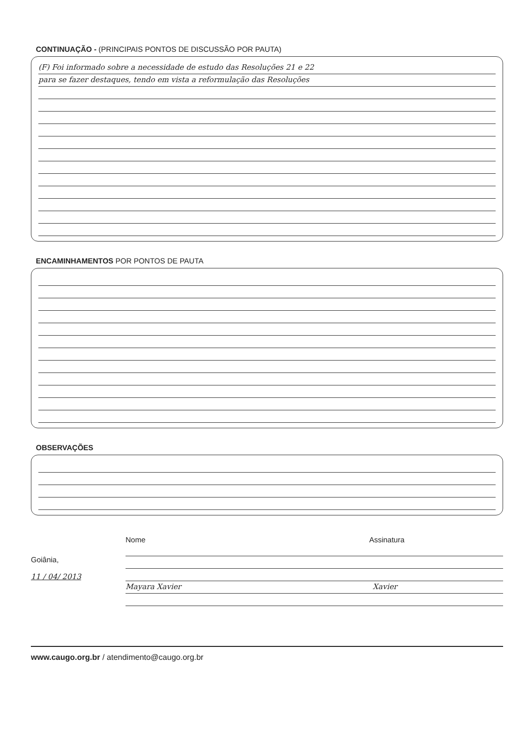CONTINUAÇÃO - (PRINCIPAIS PONTOS DE DISCUSSÃO POR PAUTA)
(F) Foi informado sobre a necessidade de estudo das Resoluções 21 e 22
para se fazer destaques, tendo em vista a reformulação das Resoluções
ENCAMINHAMENTOS POR PONTOS DE PAUTA
OBSERVAÇÕES
Goiânia,
11 / 04/ 2013
Nome Assinatura
Mayara Xavier Xavier
www.caugo.org.br / atendimento@caugo.org.br